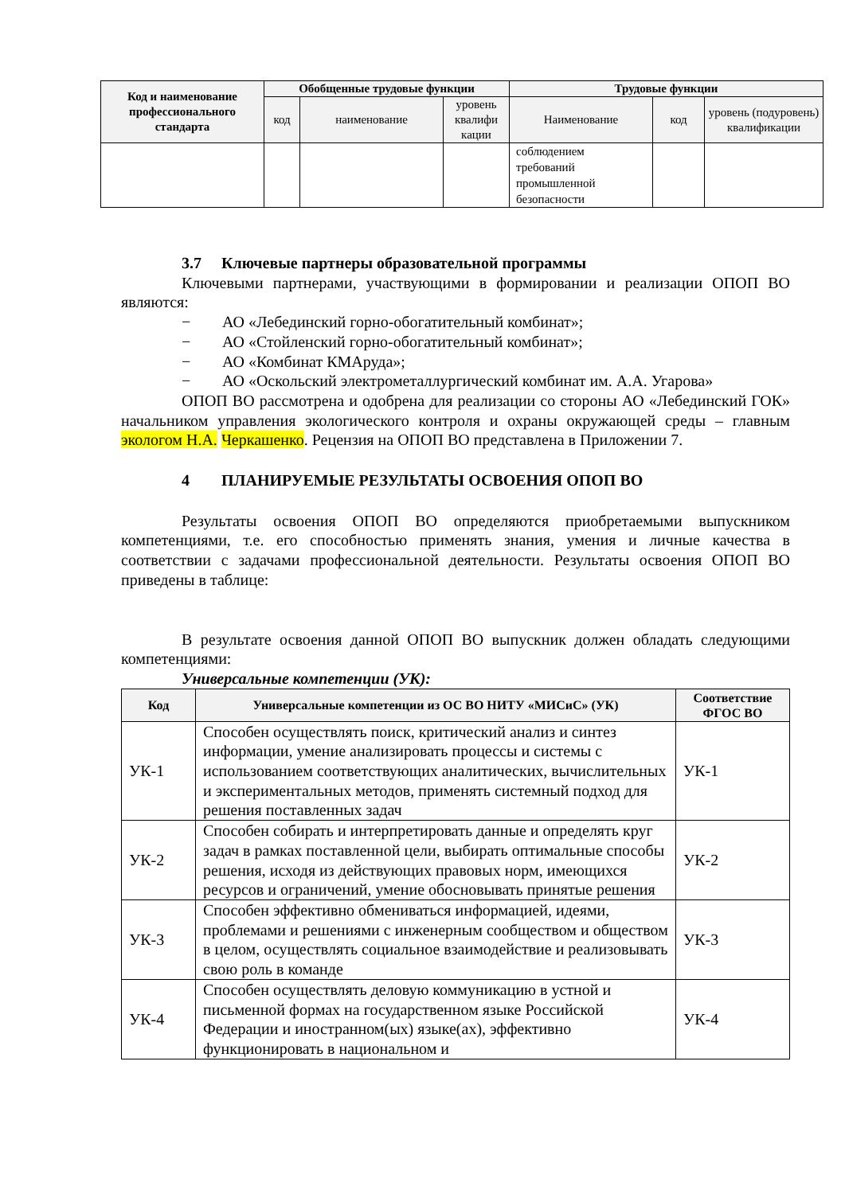| Код и наименование профессионального стандарта | Обобщенные трудовые функции | | | Трудовые функции | | |
| --- | --- | --- | --- | --- | --- | --- |
| | код | наименование | уровень квалифи кации | Наименование | код | уровень (подуровень) квалификации |
| | | | | соблюдением требований промышленной безопасности | | |
3.7 Ключевые партнеры образовательной программы
Ключевыми партнерами, участвующими в формировании и реализации ОПОП ВО являются:
− АО «Лебединский горно-обогатительный комбинат»;
− АО «Стойленский горно-обогатительный комбинат»;
− АО «Комбинат КМАруда»;
− АО «Оскольский электрометаллургический комбинат им. А.А. Угарова»
ОПОП ВО рассмотрена и одобрена для реализации со стороны АО «Лебединский ГОК» начальником управления экологического контроля и охраны окружающей среды – главным экологом Н.А. Черкашенко. Рецензия на ОПОП ВО представлена в Приложении 7.
4 ПЛАНИРУЕМЫЕ РЕЗУЛЬТАТЫ ОСВОЕНИЯ ОПОП ВО
Результаты освоения ОПОП ВО определяются приобретаемыми выпускником компетенциями, т.е. его способностью применять знания, умения и личные качества в соответствии с задачами профессиональной деятельности. Результаты освоения ОПОП ВО приведены в таблице:
В результате освоения данной ОПОП ВО выпускник должен обладать следующими компетенциями:
Универсальные компетенции (УК):
| Код | Универсальные компетенции из ОС ВО НИТУ «МИСиС» (УК) | Соответствие ФГОС ВО |
| --- | --- | --- |
| УК-1 | Способен осуществлять поиск, критический анализ и синтез информации, умение анализировать процессы и системы с использованием соответствующих аналитических, вычислительных и экспериментальных методов, применять системный подход для решения поставленных задач | УК-1 |
| УК-2 | Способен собирать и интерпретировать данные и определять круг задач в рамках поставленной цели, выбирать оптимальные способы решения, исходя из действующих правовых норм, имеющихся ресурсов и ограничений, умение обосновывать принятые решения | УК-2 |
| УК-3 | Способен эффективно обмениваться информацией, идеями, проблемами и решениями с инженерным сообществом и обществом в целом, осуществлять социальное взаимодействие и реализовывать свою роль в команде | УК-3 |
| УК-4 | Способен осуществлять деловую коммуникацию в устной и письменной формах на государственном языке Российской Федерации и иностранном(ых) языке(ах), эффективно функционировать в национальном и | УК-4 |